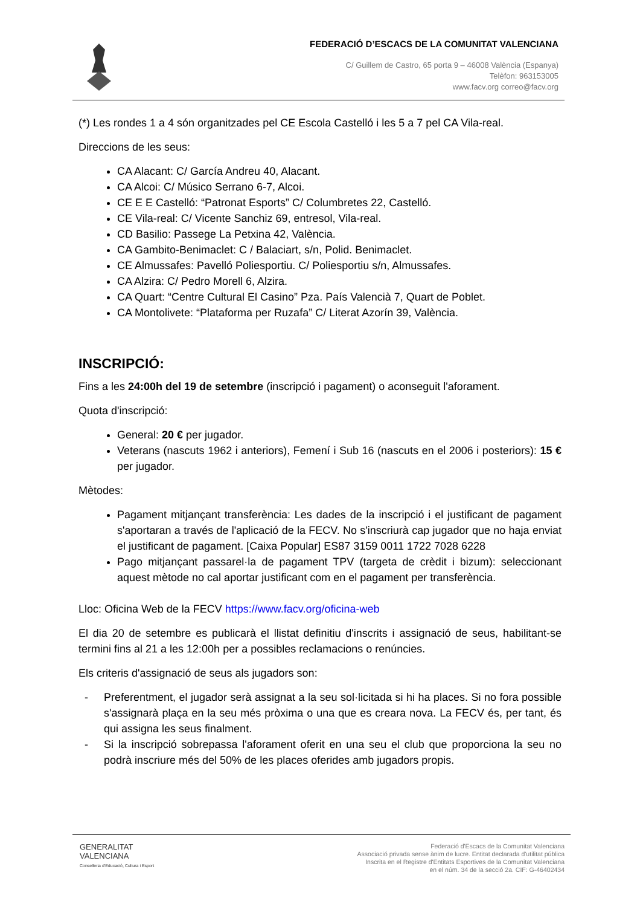FEDERACIÓ D’ESCACS DE LA COMUNITAT VALENCIANA
C/ Guillem de Castro, 65 porta 9 – 46008 València (Espanya)
Telèfon: 963153005
www.facv.org correo@facv.org
(*) Les rondes 1 a 4 són organitzades pel CE Escola Castelló i les 5 a 7 pel CA Vila-real.
Direccions de les seus:
CA Alacant: C/ García Andreu 40, Alacant.
CA Alcoi: C/ Músico Serrano 6-7, Alcoi.
CE E E Castelló: “Patronat Esports” C/ Columbretes 22, Castelló.
CE Vila-real: C/ Vicente Sanchiz 69, entresol, Vila-real.
CD Basilio: Passege La Petxina 42, València.
CA Gambito-Benimaclet: C / Balaciart, s/n, Polid. Benimaclet.
CE Almussafes: Pavelló Poliesportiu. C/ Poliesportiu s/n, Almussafes.
CA Alzira: C/ Pedro Morell 6, Alzira.
CA Quart: “Centre Cultural El Casino” Pza. País Valencià 7, Quart de Poblet.
CA Montolivete: “Plataforma per Ruzafa” C/ Literat Azorín 39, València.
INSCRIPCIÓ:
Fins a les 24:00h del 19 de setembre (inscripció i pagament) o aconseguit l'aforament.
Quota d'inscripció:
General: 20 € per jugador.
Veterans (nascuts 1962 i anteriors), Femení i Sub 16 (nascuts en el 2006 i posteriors): 15 € per jugador.
Mètodes:
Pagament mitjançant transferència: Les dades de la inscripció i el justificant de pagament s'aportaran a través de l'aplicació de la FECV. No s'inscriurà cap jugador que no haja enviat el justificant de pagament. [Caixa Popular] ES87 3159 0011 1722 7028 6228
Pago mitjançant passarel·la de pagament TPV (targeta de crèdit i bizum): seleccionant aquest mètode no cal aportar justificant com en el pagament per transferència.
Lloc: Oficina Web de la FECV https://www.facv.org/oficina-web
El dia 20 de setembre es publicarà el llistat definitiu d'inscrits i assignació de seus, habilitant-se termini fins al 21 a les 12:00h per a possibles reclamacions o renúncies.
Els criteris d'assignació de seus als jugadors son:
- Preferentment, el jugador serà assignat a la seu sol·licitada si hi ha places. Si no fora possible s'assignarà plaça en la seu més pròxima o una que es creara nova. La FECV és, per tant, és qui assigna les seus finalment.
- Si la inscripció sobrepassa l'aforament oferit en una seu el club que proporciona la seu no podrà inscriure més del 50% de les places oferides amb jugadors propis.
GENERALITAT
VALENCIANA
Conselleria d'Educació, Cultura i Esport
Federació d'Escacs de la Comunitat Valenciana
Associació privada sense ànim de lucre. Entitat declarada d'utilitat pública
Inscrita en el Registre d'Entitats Esportives de la Comunitat Valenciana
en el núm. 34 de la secció 2a. CIF: G-46402434